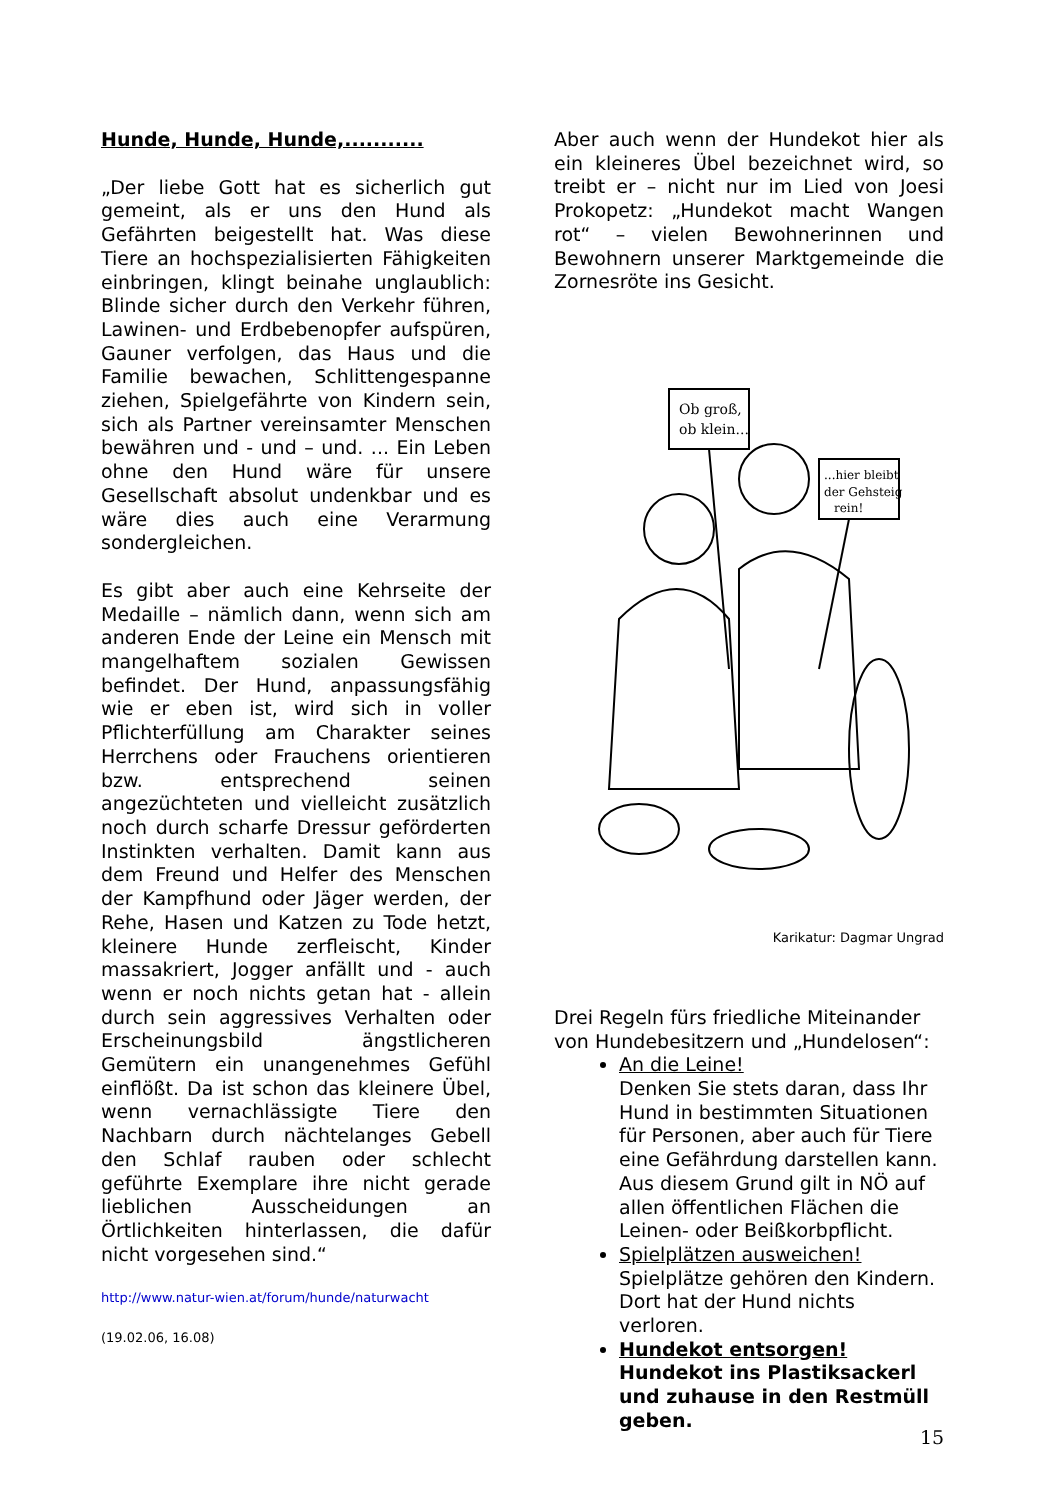Hunde, Hunde, Hunde,...........
„Der liebe Gott hat es sicherlich gut gemeint, als er uns den Hund als Gefährten beigestellt hat. Was diese Tiere an hochspezialisierten Fähigkeiten einbringen, klingt beinahe unglaublich: Blinde sicher durch den Verkehr führen, Lawinen- und Erdbebenopfer aufspüren, Gauner verfolgen, das Haus und die Familie bewachen, Schlittengespanne ziehen, Spielgefährte von Kindern sein, sich als Partner vereinsamter Menschen bewähren und - und – und. ... Ein Leben ohne den Hund wäre für unsere Gesellschaft absolut undenkbar und es wäre dies auch eine Verarmung sondergleichen.
Es gibt aber auch eine Kehrseite der Medaille – nämlich dann, wenn sich am anderen Ende der Leine ein Mensch mit mangelhaftem sozialen Gewissen befindet. Der Hund, anpassungsfähig wie er eben ist, wird sich in voller Pflichterfüllung am Charakter seines Herrchens oder Frauchens orientieren bzw. entsprechend seinen angezüchteten und vielleicht zusätzlich noch durch scharfe Dressur geförderten Instinkten verhalten. Damit kann aus dem Freund und Helfer des Menschen der Kampfhund oder Jäger werden, der Rehe, Hasen und Katzen zu Tode hetzt, kleinere Hunde zerfleischt, Kinder massakriert, Jogger anfällt und - auch wenn er noch nichts getan hat - allein durch sein aggressives Verhalten oder Erscheinungsbild ängstlicheren Gemütern ein unangenehmes Gefühl einflößt. Da ist schon das kleinere Übel, wenn vernachlässigte Tiere den Nachbarn durch nächtelanges Gebell den Schlaf rauben oder schlecht geführte Exemplare ihre nicht gerade lieblichen Ausscheidungen an Örtlichkeiten hinterlassen, die dafür nicht vorgesehen sind.“
http://www.natur-wien.at/forum/hunde/naturwacht
(19.02.06, 16.08)
Aber auch wenn der Hundekot hier als ein kleineres Übel bezeichnet wird, so treibt er – nicht nur im Lied von Joesi Prokopetz: „Hundekot macht Wangen rot“ – vielen Bewohnerinnen und Bewohnern unserer Marktgemeinde die Zornesröte ins Gesicht.
Ob groß,
ob klein...
...hier bleibt
der Gehsteig
rein!
Karikatur: Dagmar Ungrad
Drei Regeln fürs friedliche Miteinander von Hundebesitzern und „Hundelosen“:
An die Leine!
Denken Sie stets daran, dass Ihr Hund in bestimmten Situationen für Personen, aber auch für Tiere eine Gefährdung darstellen kann. Aus diesem Grund gilt in NÖ auf allen öffentlichen Flächen die Leinen- oder Beißkorbpflicht.
Spielplätzen ausweichen!
Spielplätze gehören den Kindern. Dort hat der Hund nichts verloren.
Hundekot entsorgen!
Hundekot ins Plastiksackerl und zuhause in den Restmüll geben.
15